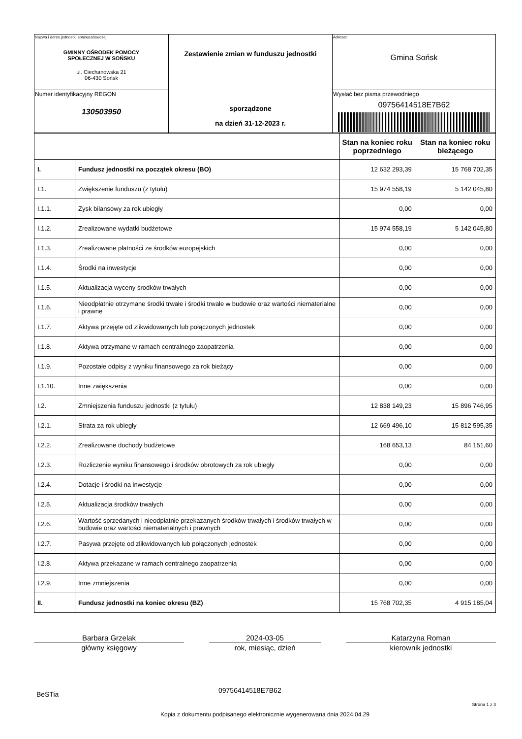| Nazwa i adres jednostki sprawozdawczej GMINNY OŚRODEK POMOCY SPOŁECZNEJ W SOŃSKU ul. Ciechanowska 21 06-430 Sońsk | Zestawienie zmian w funduszu jednostki sporządzone na dzień 31-12-2023 r. | Adresat: Gmina Sońsk |
| Numer identyfikacyjny REGON 130503950 | | Wysłać bez pisma przewodniego 09756414518E7B62 |
| | | Stan na koniec roku poprzedniego | Stan na koniec roku bieżącego |
| --- | --- | --- | --- |
| I. | Fundusz jednostki na początek okresu (BO) | 12 632 293,39 | 15 768 702,35 |
| I.1. | Zwiększenie funduszu (z tytułu) | 15 974 558,19 | 5 142 045,80 |
| I.1.1. | Zysk bilansowy za rok ubiegły | 0,00 | 0,00 |
| I.1.2. | Zrealizowane wydatki budżetowe | 15 974 558,19 | 5 142 045,80 |
| I.1.3. | Zrealizowane płatności ze środków europejskich | 0,00 | 0,00 |
| I.1.4. | Środki na inwestycje | 0,00 | 0,00 |
| I.1.5. | Aktualizacja wyceny środków trwałych | 0,00 | 0,00 |
| I.1.6. | Nieodpłatnie otrzymane środki trwałe i środki trwałe w budowie oraz wartości niematerialne i prawne | 0,00 | 0,00 |
| I.1.7. | Aktywa przejęte od zlikwidowanych lub połączonych jednostek | 0,00 | 0,00 |
| I.1.8. | Aktywa otrzymane w ramach centralnego zaopatrzenia | 0,00 | 0,00 |
| I.1.9. | Pozostałe odpisy z wyniku finansowego za rok bieżący | 0,00 | 0,00 |
| I.1.10. | Inne zwiększenia | 0,00 | 0,00 |
| I.2. | Zmniejszenia funduszu jednostki (z tytułu) | 12 838 149,23 | 15 896 746,95 |
| I.2.1. | Strata za rok ubiegły | 12 669 496,10 | 15 812 595,35 |
| I.2.2. | Zrealizowane dochody budżetowe | 168 653,13 | 84 151,60 |
| I.2.3. | Rozliczenie wyniku finansowego i środków obrotowych za rok ubiegły | 0,00 | 0,00 |
| I.2.4. | Dotacje i środki na inwestycje | 0,00 | 0,00 |
| I.2.5. | Aktualizacja środków trwałych | 0,00 | 0,00 |
| I.2.6. | Wartość sprzedanych i nieodpłatnie przekazanych środków trwałych i środków trwałych w budowie oraz wartości niematerialnych i prawnych | 0,00 | 0,00 |
| I.2.7. | Pasywa przejęte od zlikwidowanych lub połączonych jednostek | 0,00 | 0,00 |
| I.2.8. | Aktywa przekazane w ramach centralnego zaopatrzenia | 0,00 | 0,00 |
| I.2.9. | Inne zmniejszenia | 0,00 | 0,00 |
| II. | Fundusz jednostki na koniec okresu (BZ) | 15 768 702,35 | 4 915 185,04 |
Barbara Grzelak
główny księgowy
2024-03-05
rok, miesiąc, dzień
Katarzyna Roman
kierownik jednostki
BeSTia 09756414518E7B62
Strona 1 z 3
Kopia z dokumentu podpisanego elektronicznie wygenerowana dnia 2024.04.29